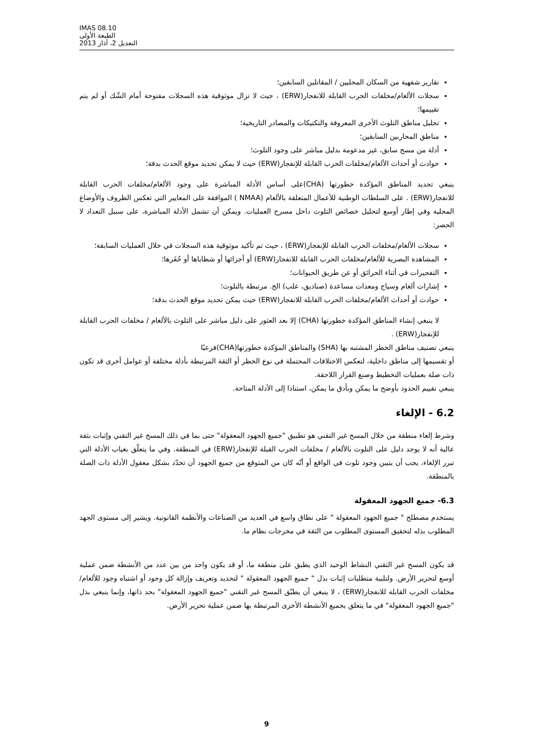IMAS 08.10
الطبعة الأولى
التعديل 2، آذار 2013
تقارير شفهية من السكان المحليين / المقاتلين السابقين؛
سجلات الألغام/مخلفات الحرب القابلة للانفجار(ERW) ، حيث لا تزال موثوقية هذه السجلات مفتوحة أمام الشّك أو لم يتم تقييمها؛
تحليل مناطق التلوث الأخرى المعروفة والتكتيكات والمصادر التاريخية؛
مناطق المحاربين السابقين؛
أدلة من مسح سابق، غير مدعومة بدليل مباشر على وجود التلوث؛
حوادث أو أحداث الألغام/مخلفات الحرب القابلة للإنفجار(ERW) حيث لا يمكن تحديد موقع الحدث بدقة؛
ينبغي تحديد المناطق المؤكدة خطورتها (CHA)على أساس الأدلة المباشرة على وجود الألغام/مخلفات الحرب القابلة للانفجار(ERW) . على السلطات الوطنية للأعمال المتعلقة بالألغام (NMAA ) الموافقة على المعايير التي تعكس الظروف والأوضاع المحلية وفي إطار أوسع لتحليل خصائص التلوث داخل مسرح العمليات. ويمكن أن تشمل الأدلة المباشرة، على سبيل التعداد لا الحصر:
سجلات الألغام/مخلفات الحرب القابلة للإنفجار(ERW) ، حيث تم تأكيد موثوقية هذه السجلات في خلال العمليات السابقة؛
المشاهدة البصرية للألغام/مخلفات الحرب القابلة للانفجار(ERW) أو أجزائها أو شظاياها أو حُفَرها؛
التفجيرات في أثناء الحرائق أو عن طريق الحيوانات؛
إشارات ألغام وسياج ومعدات مساعدة (صناديق، علب) الخ. مرتبطة بالتلوث؛
حوادث أو أحداث الألغام/مخلفات الحرب القابلة للانفجار(ERW) حيث يمكن تحديد موقع الحدث بدقة؛
لا ينبغي إنشاء المناطق المؤكدة خطورتها (CHA) إلا بعد العثور على دليل مباشر على التلوث بالألغام / مخلفات الحرب القابلة للإنفجار(ERW) .
ينبغي تصنيف مناطق الخطر المشتبه بها (SHA) والمناطق المؤكدة خطورتها(CHA)فرعيًا
أو تقسيمها إلى مناطق داخلية، لتعكس الاختلافات المحتملة في نوع الخطر أو الثقة المرتبطة بأدلة مختلفة أو عوامل أخرى قد تكون ذات صلة بعمليات التخطيط وصنع القرار اللاحقة.
ينبغي تقييم الحدود بأوضح ما يمكن وبأدق ما يمكن، استنادا إلى الأدلة المتاحة.
6.2 - الإلغاء
وشرط إلغاء منطقة من خلال المسح غير التقني هو تطبيق "جميع الجهود المعقولة" حتى بما في ذلك المسح غير التقني وإثبات بثقة عالية أنه لا يوجد دليل على التلوث بالألغام / مخلفات الحرب القبلة للإنفجار(ERW) في المنطقة. وفي ما يتعلّق بغياب الأدلة التي تبرر الإلغاء، يجب أن يتبين وجود تلوث في الواقع أو أنّه كان من المتوقع من جميع الجهود أن تحدّد بشكل معقول الأدلة ذات الصلة بالمنطقة.
6.3- جميع الجهود المعقولة
يستخدم مصطلح " جميع الجهود المعقولة " على نطاق واسع في العديد من الصناعات والأنظمة القانونية. ويشير إلى مستوى الجهد المطلوب بذله لتحقيق المستوى المطلوب من الثقة في مخرجات نظام ما.
قد يكون المسح غير التقني النشاط الوحيد الذي يطبق على منطقة ما، أو قد يكون واحد من بين عدد من الأنشطة ضمن عملية أوسع لتحرير الأرض. ولتلبية متطلبات إثبات بذل " جميع الجهود المعقولة " لتحديد وتعريف وإزالة كل وجود أو اشتباه وجود للألغام/مخلفات الحرب القابلة للانفجار(ERW) ، لا ينبغي أن يطبّق المسح غير التقني "جميع الجهود المعقولة" بحد ذاتها، وإنما ينبغي بذل "جميع الجهود المعقولة" في ما يتعلق بجميع الأنشطة الأخرى المرتبطة بها ضمن عملية تحرير الأرض.
9